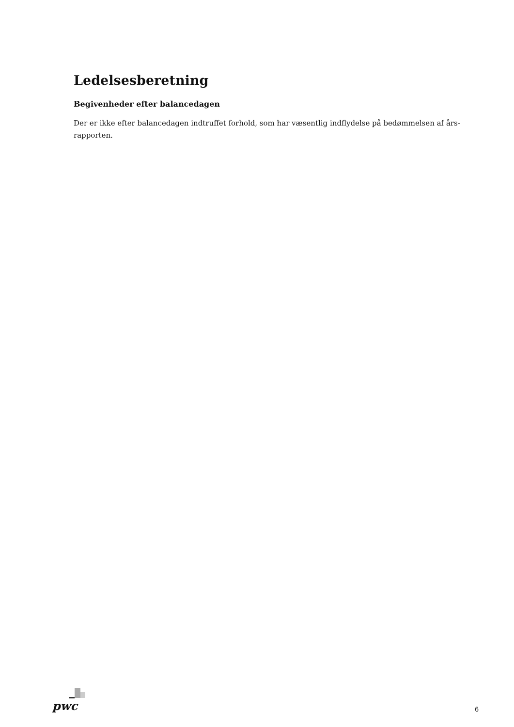Ledelsesberetning
Begivenheder efter balancedagen
Der er ikke efter balancedagen indtruffet forhold, som har væsentlig indflydelse på bedømmelsen af års-
rapporten.
pwc
6